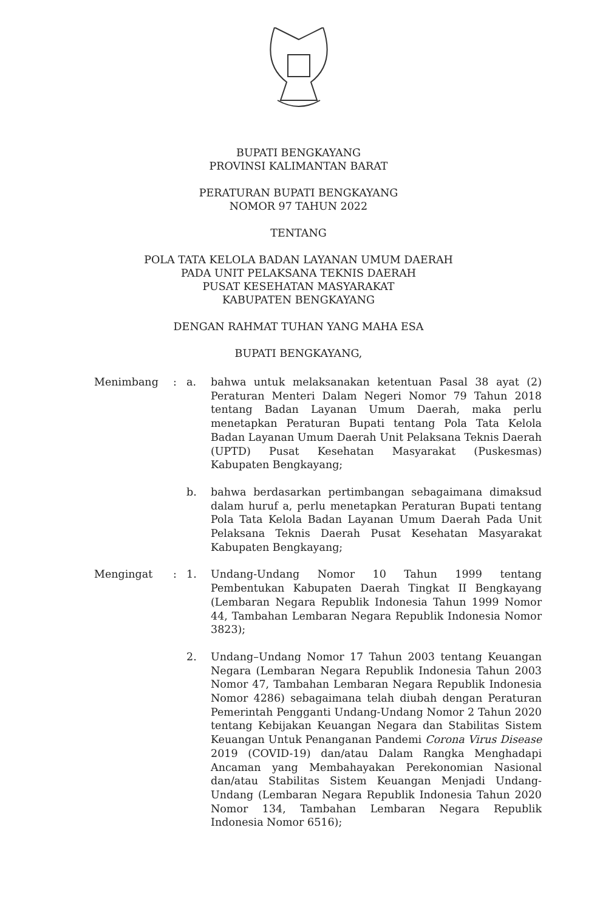BUPATI BENGKAYANG
PROVINSI KALIMANTAN BARAT
PERATURAN BUPATI BENGKAYANG
NOMOR 97 TAHUN 2022
TENTANG
POLA TATA KELOLA BADAN LAYANAN UMUM DAERAH
PADA UNIT PELAKSANA TEKNIS DAERAH
PUSAT KESEHATAN MASYARAKAT
KABUPATEN BENGKAYANG
DENGAN RAHMAT TUHAN YANG MAHA ESA
BUPATI BENGKAYANG,
| Menimbang | : | a. | bahwa untuk melaksanakan ketentuan Pasal 38 ayat (2) Peraturan Menteri Dalam Negeri Nomor 79 Tahun 2018 tentang Badan Layanan Umum Daerah, maka perlu menetapkan Peraturan Bupati tentang Pola Tata Kelola Badan Layanan Umum Daerah Unit Pelaksana Teknis Daerah (UPTD) Pusat Kesehatan Masyarakat (Puskesmas) Kabupaten Bengkayang; |
| | | b. | bahwa berdasarkan pertimbangan sebagaimana dimaksud dalam huruf a, perlu menetapkan Peraturan Bupati tentang Pola Tata Kelola Badan Layanan Umum Daerah Pada Unit Pelaksana Teknis Daerah Pusat Kesehatan Masyarakat Kabupaten Bengkayang; |
| Mengingat | : | 1. | Undang-Undang Nomor 10 Tahun 1999 tentang Pembentukan Kabupaten Daerah Tingkat II Bengkayang (Lembaran Negara Republik Indonesia Tahun 1999 Nomor 44, Tambahan Lembaran Negara Republik Indonesia Nomor 3823); |
| | | 2. | Undang–Undang Nomor 17 Tahun 2003 tentang Keuangan Negara (Lembaran Negara Republik Indonesia Tahun 2003 Nomor 47, Tambahan Lembaran Negara Republik Indonesia Nomor 4286) sebagaimana telah diubah dengan Peraturan Pemerintah Pengganti Undang-Undang Nomor 2 Tahun 2020 tentang Kebijakan Keuangan Negara dan Stabilitas Sistem Keuangan Untuk Penanganan Pandemi Corona Virus Disease 2019 (COVID-19) dan/atau Dalam Rangka Menghadapi Ancaman yang Membahayakan Perekonomian Nasional dan/atau Stabilitas Sistem Keuangan Menjadi Undang-Undang (Lembaran Negara Republik Indonesia Tahun 2020 Nomor 134, Tambahan Lembaran Negara Republik Indonesia Nomor 6516); |